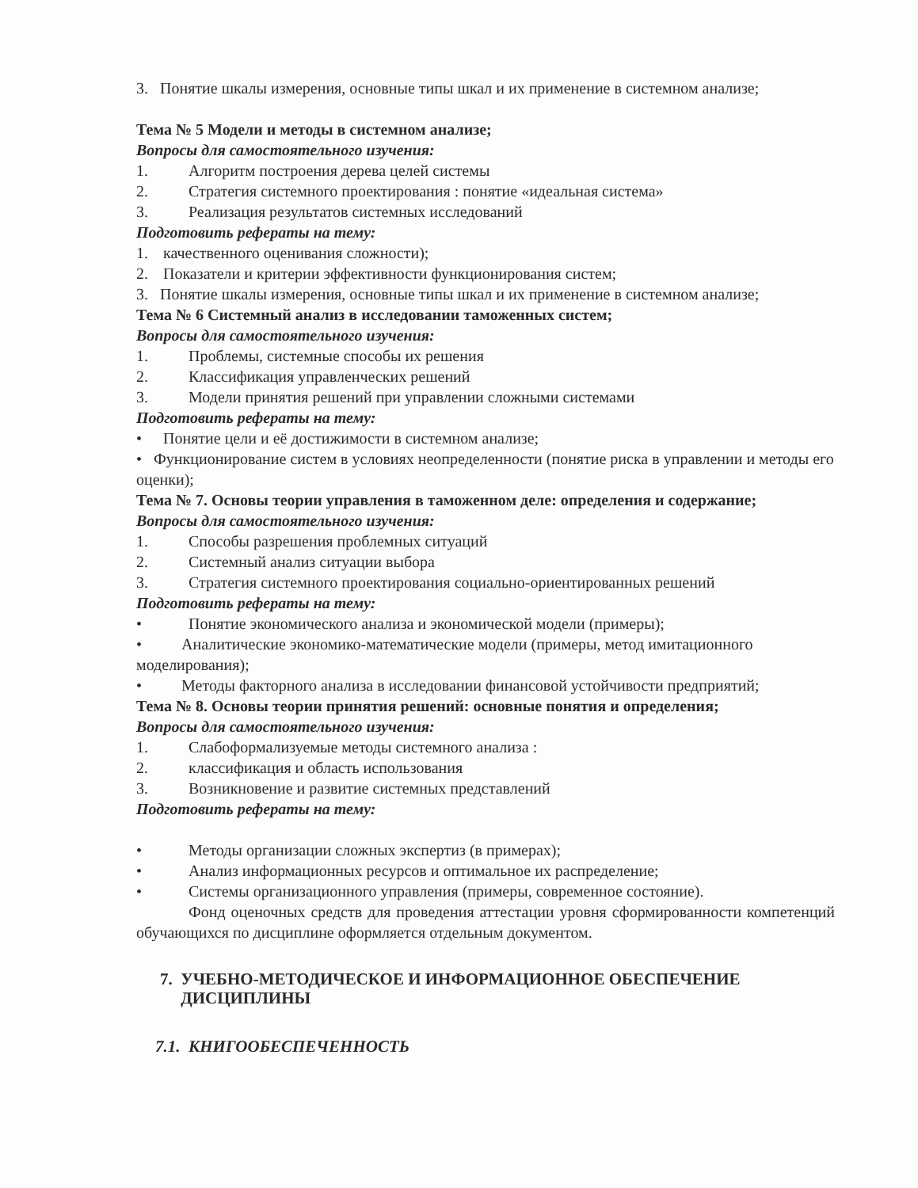3. Понятие шкалы измерения, основные типы шкал и их применение в системном анализе;
Тема № 5 Модели и методы в системном анализе;
Вопросы для самостоятельного изучения:
1. Алгоритм построения дерева целей системы
2. Стратегия системного проектирования : понятие «идеальная система»
3. Реализация результатов системных исследований
Подготовить рефераты на тему:
1. качественного оценивания сложности);
2. Показатели и критерии эффективности функционирования систем;
3. Понятие шкалы измерения, основные типы шкал и их применение в системном анализе;
Тема № 6 Системный анализ в исследовании таможенных систем;
Вопросы для самостоятельного изучения:
1. Проблемы, системные способы их решения
2. Классификация управленческих решений
3. Модели принятия решений при управлении сложными системами
Подготовить рефераты на тему:
• Понятие цели и её достижимости в системном анализе;
• Функционирование систем в условиях неопределенности (понятие риска в управлении и методы его оценки);
Тема № 7. Основы теории управления в таможенном деле: определения и содержание;
Вопросы для самостоятельного изучения:
1. Способы разрешения проблемных ситуаций
2. Системный анализ ситуации выбора
3. Стратегия системного проектирования социально-ориентированных решений
Подготовить рефераты на тему:
• Понятие экономического анализа и экономической модели (примеры);
• Аналитические экономико-математические модели (примеры, метод имитационного моделирования);
• Методы факторного анализа в исследовании финансовой устойчивости предприятий;
Тема № 8. Основы теории принятия решений: основные понятия и определения;
Вопросы для самостоятельного изучения:
1. Слабоформализуемые методы системного анализа :
2. классификация и область использования
3. Возникновение и развитие системных представлений
Подготовить рефераты на тему:
• Методы организации сложных экспертиз (в примерах);
• Анализ информационных ресурсов и оптимальное их распределение;
• Системы организационного управления (примеры, современное состояние).
Фонд оценочных средств для проведения аттестации уровня сформированности компетенций обучающихся по дисциплине оформляется отдельным документом.
7. УЧЕБНО-МЕТОДИЧЕСКОЕ И ИНФОРМАЦИОННОЕ ОБЕСПЕЧЕНИЕ
ДИСЦИПЛИНЫ
7.1. КНИГООБЕСПЕЧЕННОСТЬ